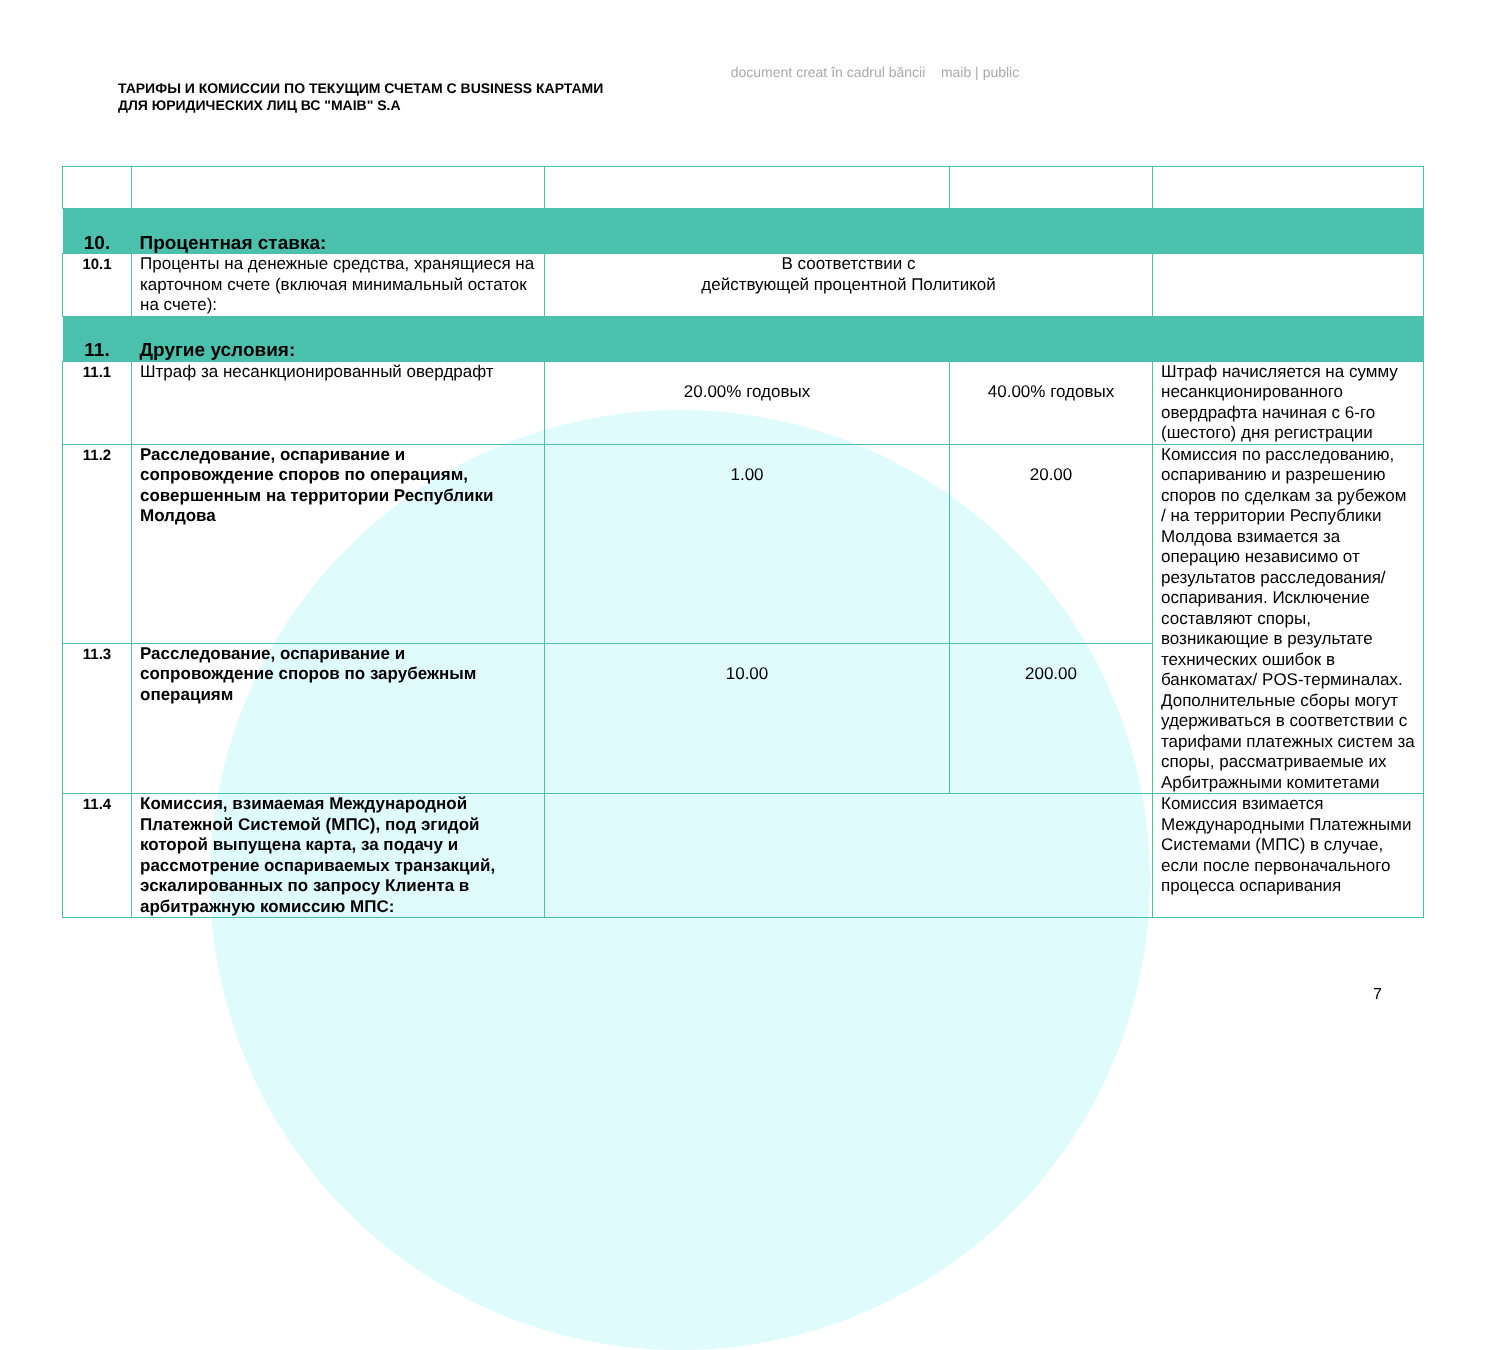document creat în cadrul băncii maib | public
ТАРИФЫ И КОМИССИИ ПО ТЕКУЩИМ СЧЕТАМ С BUSINESS КАРТАМИ
ДЛЯ ЮРИДИЧЕСКИХ ЛИЦ ВС "MAIB" S.A
| 10. | Процентная ставка: | | | |
| 10.1 | Проценты на денежные средства, хранящиеся на карточном счете (включая минимальный остаток на счете): | В соответствии с действующей процентной Политикой | | |
| 11. | Другие условия: | | | |
| 11.1 | Штраф за несанкционированный овердрафт | 20.00% годовых | 40.00% годовых | Штраф начисляется на сумму несанкционированного овердрафта начиная с 6-го (шестого) дня регистрации |
| 11.2 | Расследование, оспаривание и сопровождение споров по операциям, совершенным на территории Республики Молдова | 1.00 | 20.00 | Комиссия по расследованию, оспариванию и разрешению споров по сделкам за рубежом / на территории Республики Молдова взимается за операцию независимо от результатов расследования/оспаривания. Исключение составляют споры, возникающие в результате технических ошибок в банкоматах/ POS-терминалах. Дополнительные сборы могут удерживаться в соответствии с тарифами платежных систем за споры, рассматриваемые их Арбитражными комитетами |
| 11.3 | Расследование, оспаривание и сопровождение споров по зарубежным операциям | 10.00 | 200.00 | |
| 11.4 | Комиссия, взимаемая Международной Платежной Системой (МПС), под эгидой которой выпущена карта, за подачу и рассмотрение оспариваемых транзакций, эскалированных по запросу Клиента в арбитражную комиссию МПС: | | | Комиссия взимается Международными Платежными Системами (МПС) в случае, если после первоначального процесса оспаривания |
7